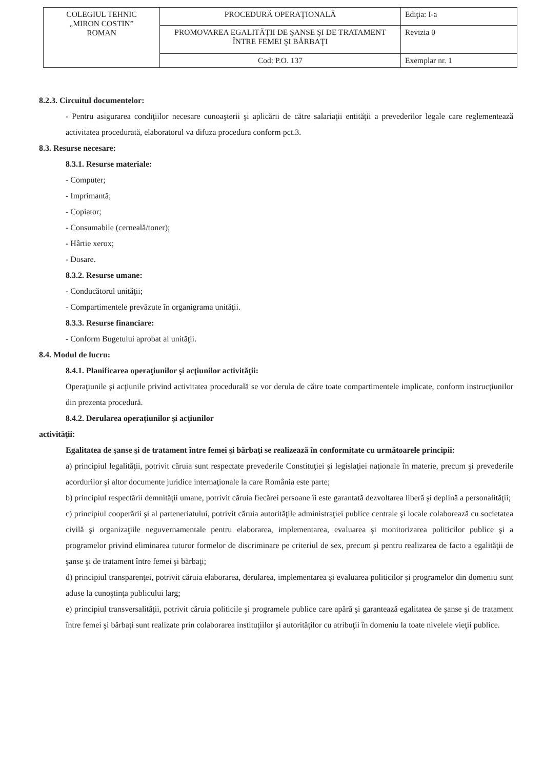| COLEGIUL TEHNIC „MIRON COSTIN” ROMAN | PROCEDURĂ OPERAŢIONALĂ | Ediţia: I-a |
| | PROMOVAREA EGALITĂŢII DE ŞANSE ŞI DE TRATAMENT ÎNTRE FEMEI ŞI BĂRBAŢI | Revizia 0 |
| | Cod: P.O. 137 | Exemplar nr. 1 |
8.2.3. Circuitul documentelor:
- Pentru asigurarea condiţiilor necesare cunoaşterii şi aplicării de către salariaţii entităţii a prevederilor legale care reglementează activitatea procedurată, elaboratorul va difuza procedura conform pct.3.
8.3. Resurse necesare:
8.3.1. Resurse materiale:
- Computer;
- Imprimantă;
- Copiator;
- Consumabile (cerneală/toner);
- Hârtie xerox;
- Dosare.
8.3.2. Resurse umane:
- Conducătorul unităţii;
- Compartimentele prevăzute în organigrama unităţii.
8.3.3. Resurse financiare:
- Conform Bugetului aprobat al unităţii.
8.4. Modul de lucru:
8.4.1. Planificarea operaţiunilor şi acţiunilor activităţii:
Operaţiunile şi acţiunile privind activitatea procedurală se vor derula de către toate compartimentele implicate, conform instrucţiunilor din prezenta procedură.
8.4.2. Derularea operaţiunilor şi acţiunilor
activităţii:
Egalitatea de şanse şi de tratament între femei şi bărbaţi se realizează în conformitate cu următoarele principii:
a) principiul legalităţii, potrivit căruia sunt respectate prevederile Constituţiei şi legislaţiei naţionale în materie, precum şi prevederile acordurilor şi altor documente juridice internaţionale la care România este parte;
b) principiul respectării demnităţii umane, potrivit căruia fiecărei persoane îi este garantată dezvoltarea liberă şi deplină a personalităţii;
c) principiul cooperării şi al parteneriatului, potrivit căruia autorităţile administraţiei publice centrale şi locale colaborează cu societatea civilă şi organizaţiile neguvernamentale pentru elaborarea, implementarea, evaluarea şi monitorizarea politicilor publice şi a programelor privind eliminarea tuturor formelor de discriminare pe criteriul de sex, precum şi pentru realizarea de facto a egalităţii de şanse şi de tratament între femei şi bărbaţi;
d) principiul transparenţei, potrivit căruia elaborarea, derularea, implementarea şi evaluarea politicilor şi programelor din domeniu sunt aduse la cunoştinţa publicului larg;
e) principiul transversalităţii, potrivit căruia politicile şi programele publice care apără şi garantează egalitatea de şanse şi de tratament între femei şi bărbaţi sunt realizate prin colaborarea instituţiilor şi autorităţilor cu atribuţii în domeniu la toate nivelele vieţii publice.